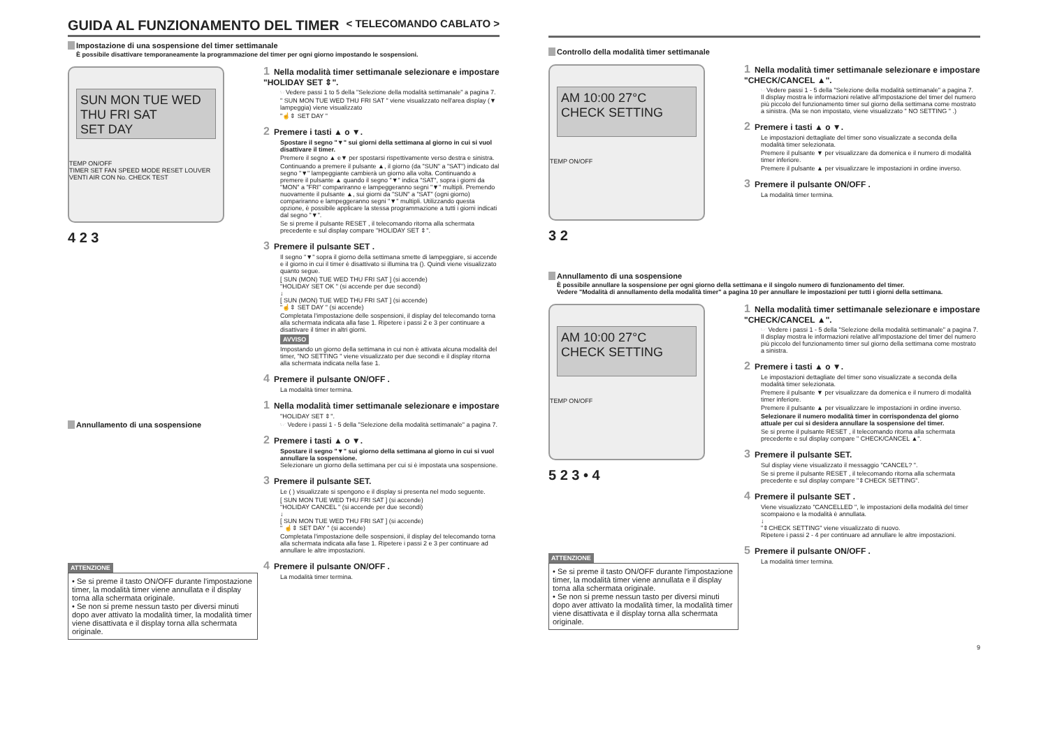GUIDA AL FUNZIONAMENTO DEL TIMER < TELECOMANDO CABLATO >
Impostazione di una sospensione del timer settimanale
È possibile disattivare temporaneamente la programmazione del timer per ogni giorno impostando le sospensioni.
SUN MON TUE WED THU FRI SAT
SET DAY
TEMP ON/OFF
TIMER SET FAN SPEED MODE RESET LOUVER VENTI AIR CON No. CHECK TEST
4 2 3
Annullamento di una sospensione
ATTENZIONE
• Se si preme il tasto ON/OFF durante l'impostazione timer, la modalità timer viene annullata e il display torna alla schermata originale.
• Se non si preme nessun tasto per diversi minuti dopo aver attivato la modalità timer, la modalità timer viene disattivata e il display torna alla schermata originale.
1 Nella modalità timer settimanale selezionare e impostare "HOLIDAY SET ⇕".
☞Vedere passi 1 to 5 della "Selezione della modalità settimanale" a pagina 7.
" SUN MON TUE WED THU FRI SAT " viene visualizzato nell'area display (▼ lampeggia) viene visualizzato
"☝⇕ SET DAY "
2 Premere i tasti ▲ o ▼.
Spostare il segno "▼" sui giorni della settimana al giorno in cui si vuol disattivare il timer.
Premere il segno ▲ e▼ per spostarsi rispettivamente verso destra e sinistra.
Continuando a premere il pulsante ▲, il giorno (da "SUN" a "SAT") indicato dal segno "▼" lampeggiante cambierà un giorno alla volta. Continuando a premere il pulsante ▲ quando il segno "▼" indica "SAT", sopra i giorni da "MON" a "FRI" compariranno e lampeggeranno segni "▼" multipli. Premendo nuovamente il pulsante ▲, sui giorni da "SUN" a "SAT" (ogni giorno) compariranno e lampeggeranno segni "▼" multipli. Utilizzando questa opzione, è possibile applicare la stessa programmazione a tutti i giorni indicati dal segno "▼".
Se si preme il pulsante RESET , il telecomando ritorna alla schermata precedente e sul display compare "HOLIDAY SET ⇕".
3 Premere il pulsante SET .
Il segno "▼" sopra il giorno della settimana smette di lampeggiare, si accende e il giorno in cui il timer è disattivato si illumina tra (). Quindi viene visualizzato quanto segue.
[ SUN (MON) TUE WED THU FRI SAT ] (si accende)
"HOLIDAY SET OK " (si accende per due secondi)
↓
[ SUN (MON) TUE WED THU FRI SAT ] (si accende)
"☝⇕ SET DAY " (si accende)
Completata l'impostazione delle sospensioni, il display del telecomando torna alla schermata indicata alla fase 1. Ripetere i passi 2 e 3 per continuare a disattivare il timer in altri giorni.
AVVISO
Impostando un giorno della settimana in cui non è attivata alcuna modalità del timer, "NO SETTING " viene visualizzato per due secondi e il display ritorna alla schermata indicata nella fase 1.
4 Premere il pulsante ON/OFF .
La modalità timer termina.
1 Nella modalità timer settimanale selezionare e impostare
"HOLIDAY SET ⇕".
☞ Vedere i passi 1 - 5 della "Selezione della modalità settimanale" a pagina 7.
2 Premere i tasti ▲ o ▼.
Spostare il segno "▼" sui giorno della settimana al giorno in cui si vuol annullare la sospensione.
Selezionare un giorno della settimana per cui si è impostata una sospensione.
3 Premere il pulsante SET.
Le ( ) visualizzate si spengono e il display si presenta nel modo seguente.
[ SUN MON TUE WED THU FRI SAT ] (si accende)
"HOLIDAY CANCEL " (si accende per due secondi)
↓
[ SUN MON TUE WED THU FRI SAT ] (si accende)
" ☝⇕ SET DAY " (si accende)
Completata l'impostazione delle sospensioni, il display del telecomando torna alla schermata indicata alla fase 1. Ripetere i passi 2 e 3 per continuare ad annullare le altre impostazioni.
4 Premere il pulsante ON/OFF .
La modalità timer termina.
Controllo della modalità timer settimanale
AM 10:00 27°C
CHECK SETTING
TEMP ON/OFF
3 2
1 Nella modalità timer settimanale selezionare e impostare "CHECK/CANCEL ▲".
☞Vedere passi 1 - 5 della "Selezione della modalità settimanale" a pagina 7.
Il display mostra le informazioni relative all'impostazione del timer del numero più piccolo del funzionamento timer sul giorno della settimana come mostrato a sinistra. (Ma se non impostato, viene visualizzato " NO SETTING " .)
2 Premere i tasti ▲ o ▼.
Le impostazioni dettagliate del timer sono visualizzate a seconda della modalità timer selezionata.
Premere il pulsante ▼ per visualizzare da domenica e il numero di modalità timer inferiore.
Premere il pulsante ▲ per visualizzare le impostazioni in ordine inverso.
3 Premere il pulsante ON/OFF .
La modalità timer termina.
Annullamento di una sospensione
È possibile annullare la sospensione per ogni giorno della settimana e il singolo numero di funzionamento del timer.
Vedere "Modalità di annullamento della modalità timer" a pagina 10 per annullare le impostazioni per tutti i giorni della settimana.
AM 10:00 27°C
CHECK SETTING
TEMP ON/OFF
5 2 3 • 4
ATTENZIONE
• Se si preme il tasto ON/OFF durante l'impostazione timer, la modalità timer viene annullata e il display torna alla schermata originale.
• Se non si preme nessun tasto per diversi minuti dopo aver attivato la modalità timer, la modalità timer viene disattivata e il display torna alla schermata originale.
1 Nella modalità timer settimanale selezionare e impostare "CHECK/CANCEL ▲".
☞ Vedere i passi 1 - 5 della "Selezione della modalità settimanale" a pagina 7.
Il display mostra le informazioni relative all'impostazione del timer del numero più piccolo del funzionamento timer sul giorno della settimana come mostrato a sinistra.
2 Premere i tasti ▲ o ▼.
Le impostazioni dettagliate del timer sono visualizzate a seconda della modalità timer selezionata.
Premere il pulsante ▼ per visualizzare da domenica e il numero di modalità timer inferiore.
Premere il pulsante ▲ per visualizzare le impostazioni in ordine inverso.
Selezionare il numero modalità timer in corrispondenza del giorno attuale per cui si desidera annullare la sospensione del timer.
Se si preme il pulsante RESET , il telecomando ritorna alla schermata precedente e sul display compare " CHECK/CANCEL ▲".
3 Premere il pulsante SET.
Sul display viene visualizzato il messaggio "CANCEL? ".
Se si preme il pulsante RESET , il telecomando ritorna alla schermata precedente e sul display compare "⇕CHECK SETTING".
4 Premere il pulsante SET .
Viene visualizzato "CANCELLED ", le impostazioni della modalità del timer scompaiono e la modalità è annullata.
↓
"⇕CHECK SETTING" viene visualizzato di nuovo.
Ripetere i passi 2 - 4 per continuare ad annullare le altre impostazioni.
5 Premere il pulsante ON/OFF .
La modalità timer termina.
9